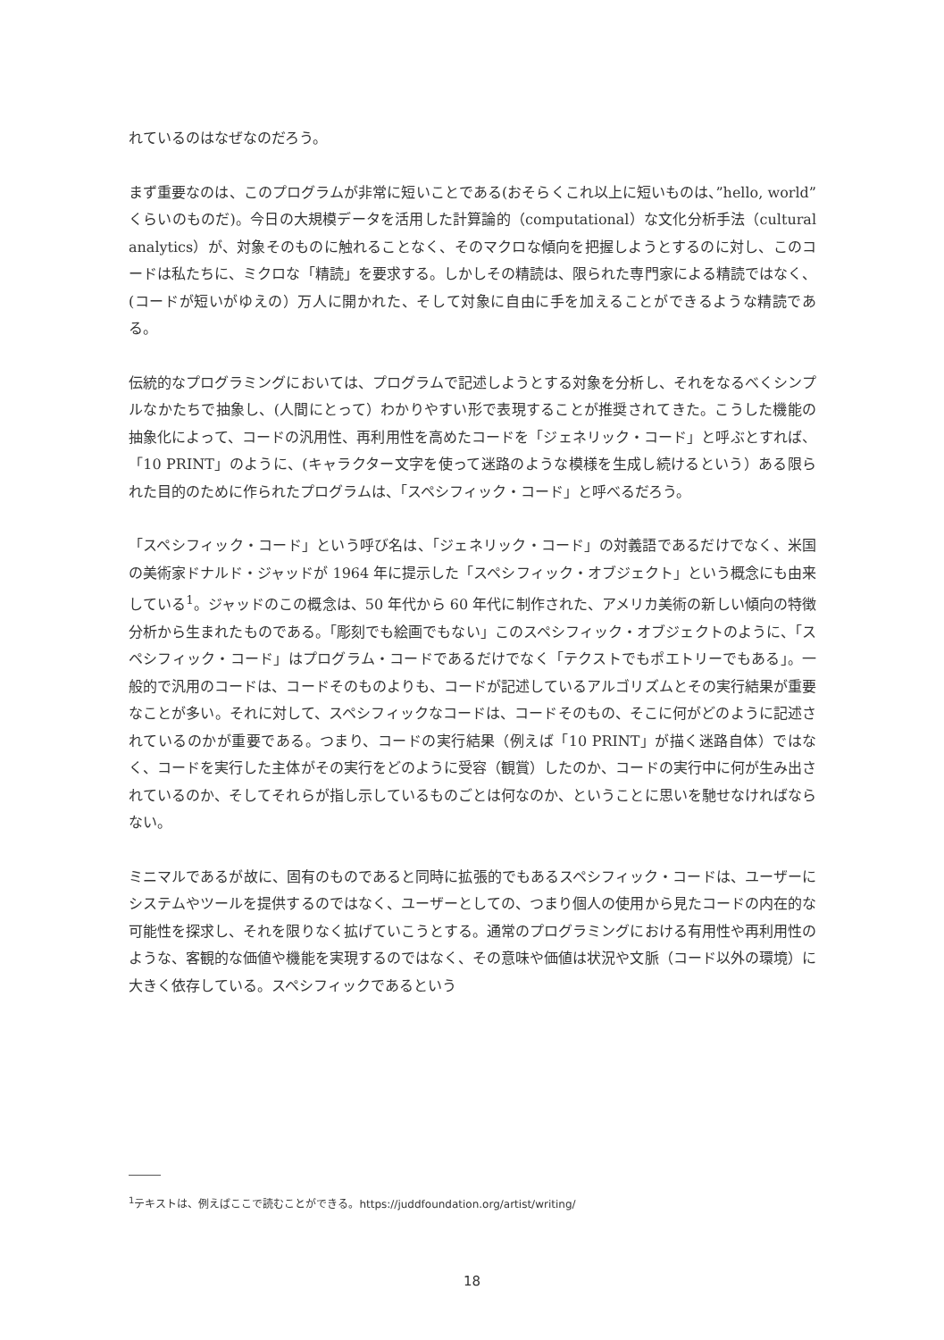れているのはなぜなのだろう。
まず重要なのは、このプログラムが非常に短いことである(おそらくこれ以上に短いものは、”hello, world” くらいのものだ)。今日の大規模データを活用した計算論的（computational）な文化分析手法（cultural analytics）が、対象そのものに触れることなく、そのマクロな傾向を把握しようとするのに対し、このコードは私たちに、ミクロな「精読」を要求する。しかしその精読は、限られた専門家による精読ではなく、(コードが短いがゆえの）万人に開かれた、そして対象に自由に手を加えることができるような精読である。
伝統的なプログラミングにおいては、プログラムで記述しようとする対象を分析し、それをなるべくシンプルなかたちで抽象し、(人間にとって）わかりやすい形で表現することが推奨されてきた。こうした機能の抽象化によって、コードの汎用性、再利用性を高めたコードを「ジェネリック・コード」と呼ぶとすれば、「10 PRINT」のように、(キャラクター文字を使って迷路のような模様を生成し続けるという）ある限られた目的のために作られたプログラムは、「スペシフィック・コード」と呼べるだろう。
「スペシフィック・コード」という呼び名は、「ジェネリック・コード」の対義語であるだけでなく、米国の美術家ドナルド・ジャッドが 1964 年に提示した「スペシフィック・オブジェクト」という概念にも由来している<sup>1</sup>。ジャッドのこの概念は、50 年代から 60 年代に制作された、アメリカ美術の新しい傾向の特徴分析から生まれたものである。「彫刻でも絵画でもない」このスペシフィック・オブジェクトのように、「スペシフィック・コード」はプログラム・コードであるだけでなく「テクストでもポエトリーでもある」。一般的で汎用のコードは、コードそのものよりも、コードが記述しているアルゴリズムとその実行結果が重要なことが多い。それに対して、スペシフィックなコードは、コードそのもの、そこに何がどのように記述されているのかが重要である。つまり、コードの実行結果（例えば「10 PRINT」が描く迷路自体）ではなく、コードを実行した主体がその実行をどのように受容（観賞）したのか、コードの実行中に何が生み出されているのか、そしてそれらが指し示しているものごとは何なのか、ということに思いを馳せなければならない。
ミニマルであるが故に、固有のものであると同時に拡張的でもあるスペシフィック・コードは、ユーザーにシステムやツールを提供するのではなく、ユーザーとしての、つまり個人の使用から見たコードの内在的な可能性を探求し、それを限りなく拡げていこうとする。通常のプログラミングにおける有用性や再利用性のような、客観的な価値や機能を実現するのではなく、その意味や価値は状況や文脈（コード以外の環境）に大きく依存している。スペシフィックであるという
<sup>1</sup> テキストは、例えばここで読むことができる。https://juddfoundation.org/artist/writing/
18